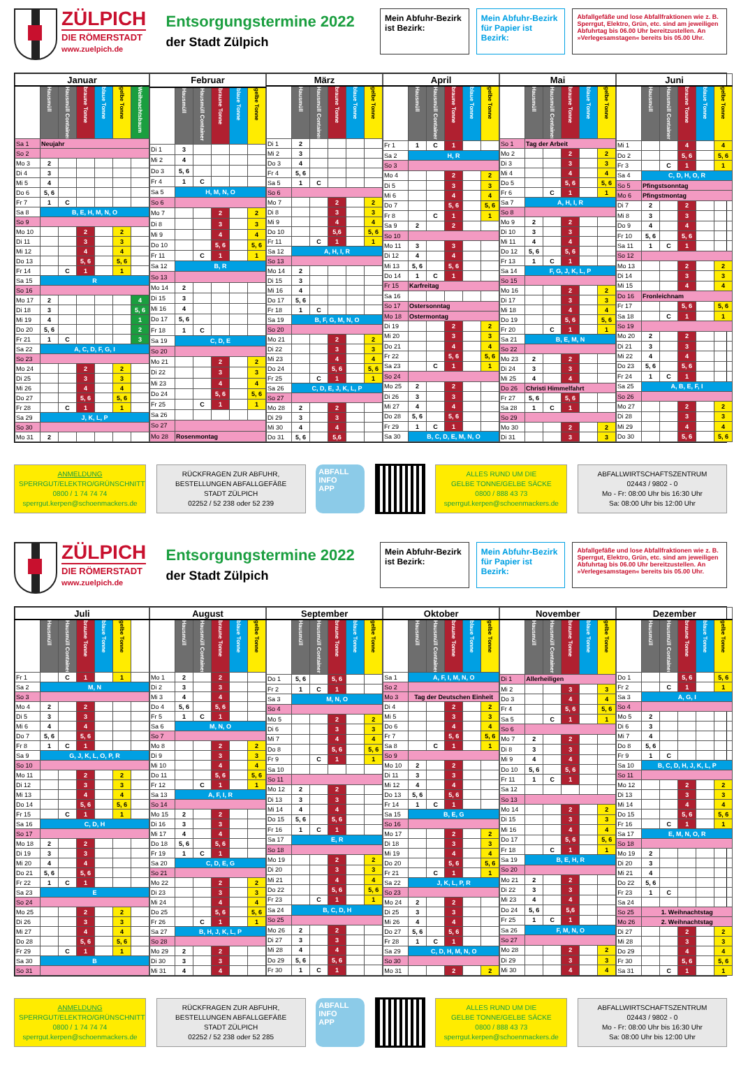ZÜLPICH
DIE RÖMERSTADT
www.zuelpich.de
Entsorgungstermine 2022
der Stadt Zülpich
Mein Abfuhr-Bezirk ist Bezirk:
Mein Abfuhr-Bezirk für Papier ist Bezirk:
Abfallgefäße und lose Abfallfraktionen wie z. B. Sperrgut, Elektro, Grün, etc. sind am jeweiligen Abfuhrtag bis 06.00 Uhr bereitzustellen. An »Verlegesamstagen« bereits bis 05.00 Uhr.
| Januar | | | | | | |
| --- | --- | --- | --- | --- | --- | --- |
| | Hausmüll | Hausmüll Container | braune Tonne | blaue Tonne | gelbe Tonne | Weihnachtsbaum |
| Sa 1 | Neujahr | | | | | |
| So 2 | | | | | | |
| Mo 3 | 2 | | | | | |
| Di 4 | 3 | | | | | |
| Mi 5 | 4 | | | | | |
| Do 6 | 5, 6 | | | | | |
| Fr 7 | 1 | C | | | | |
| Sa 8 | B, E, H, M, N, O | | | | | |
| So 9 | | | | | | |
| Mo 10 | | | 2 | | 2 | |
| Di 11 | | | 3 | | 3 | |
| Mi 12 | | | 4 | | 4 | |
| Do 13 | | | 5, 6 | | 5, 6 | |
| Fr 14 | | C | 1 | | 1 | |
| Sa 15 | R | | | | | |
| So 16 | | | | | | |
| Mo 17 | 2 | | | | | 4 |
| Di 18 | 3 | | | | | 5, 6 |
| Mi 19 | 4 | | | | | 1 |
| Do 20 | 5, 6 | | | | | 2 |
| Fr 21 | 1 | C | | | | 3 |
| Sa 22 | A, C, D, F, G, I | | | | | |
| So 23 | | | | | | |
| Mo 24 | | | 2 | | 2 | |
| Di 25 | | | 3 | | 3 | |
| Mi 26 | | | 4 | | 4 | |
| Do 27 | | | 5, 6 | | 5, 6 | |
| Fr 28 | | C | 1 | | 1 | |
| Sa 29 | J, K, L, P | | | | | |
| So 30 | | | | | | |
| Mo 31 | 2 | | | | | |
| Februar | | | | | |
| --- | --- | --- | --- | --- | --- |
| | Hausmüll | Hausmüll Container | braune Tonne | blaue Tonne | gelbe Tonne |
| Di 1 | 3 | | | | |
| Mi 2 | 4 | | | | |
| Do 3 | 5, 6 | | | | |
| Fr 4 | 1 | C | | | |
| Sa 5 | H, M, N, O | | | | |
| So 6 | | | | | |
| Mo 7 | | | 2 | | 2 |
| Di 8 | | | 3 | | 3 |
| Mi 9 | | | 4 | | 4 |
| Do 10 | | | 5, 6 | | 5, 6 |
| Fr 11 | | C | 1 | | 1 |
| Sa 12 | B, R | | | | |
| So 13 | | | | | |
| Mo 14 | 2 | | | | |
| Di 15 | 3 | | | | |
| Mi 16 | 4 | | | | |
| Do 17 | 5, 6 | | | | |
| Fr 18 | 1 | C | | | |
| Sa 19 | C, D, E | | | | |
| So 20 | | | | | |
| Mo 21 | | | 2 | | 2 |
| Di 22 | | | 3 | | 3 |
| Mi 23 | | | 4 | | 4 |
| Do 24 | | | 5, 6 | | 5, 6 |
| Fr 25 | | C | 1 | | 1 |
| Sa 26 | | | | | |
| So 27 | | | | | |
| Mo 28 | Rosenmontag | | | | |
| März | | | | | |
| --- | --- | --- | --- | --- | --- |
| | Hausmüll | Hausmüll Container | braune Tonne | blaue Tonne | gelbe Tonne |
| Di 1 | 2 | | | | |
| Mi 2 | 3 | | | | |
| Do 3 | 4 | | | | |
| Fr 4 | 5, 6 | | | | |
| Sa 5 | 1 | C | | | |
| So 6 | | | | | |
| Mo 7 | | | 2 | | 2 |
| Di 8 | | | 3 | | 3 |
| Mi 9 | | | 4 | | 4 |
| Do 10 | | | 5,6 | | 5, 6 |
| Fr 11 | | C | 1 | | 1 |
| Sa 12 | A, H, I, R | | | | |
| So 13 | | | | | |
| Mo 14 | 2 | | | | |
| Di 15 | 3 | | | | |
| Mi 16 | 4 | | | | |
| Do 17 | 5, 6 | | | | |
| Fr 18 | 1 | C | | | |
| Sa 19 | B, F, G, M, N, O | | | | |
| So 20 | | | | | |
| Mo 21 | | | 2 | | 2 |
| Di 22 | | | 3 | | 3 |
| Mi 23 | | | 4 | | 4 |
| Do 24 | | | 5, 6 | | 5, 6 |
| Fr 25 | | C | 1 | | 1 |
| Sa 26 | C, D, E, J, K, L, P | | | | |
| So 27 | | | | | |
| Mo 28 | 2 | | 2 | | |
| Di 29 | 3 | | 3 | | |
| Mi 30 | 4 | | 4 | | |
| Do 31 | 5, 6 | | 5,6 | | |
| April | | | | | |
| --- | --- | --- | --- | --- | --- |
| | Hausmüll | Hausmüll Container | braune Tonne | blaue Tonne | gelbe Tonne |
| Fr 1 | 1 | C | 1 | | |
| Sa 2 | H, R | | | | |
| So 3 | | | | | |
| Mo 4 | | | 2 | | 2 |
| Di 5 | | | 3 | | 3 |
| Mi 6 | | | 4 | | 4 |
| Do 7 | | | 5, 6 | | 5, 6 |
| Fr 8 | | C | 1 | | 1 |
| Sa 9 | 2 | | 2 | | |
| So 10 | | | | | |
| Mo 11 | 3 | | 3 | | |
| Di 12 | 4 | | 4 | | |
| Mi 13 | 5, 6 | | 5, 6 | | |
| Do 14 | 1 | C | 1 | | |
| Fr 15 | Karfreitag | | | | |
| Sa 16 | | | | | |
| So 17 | Ostersonntag | | | | |
| Mo 18 | Ostermontag | | | | |
| Di 19 | | | 2 | | 2 |
| Mi 20 | | | 3 | | 3 |
| Do 21 | | | 4 | | 4 |
| Fr 22 | | | 5, 6 | | 5, 6 |
| Sa 23 | | C | 1 | | 1 |
| So 24 | | | | | |
| Mo 25 | 2 | | 2 | | |
| Di 26 | 3 | | 3 | | |
| Mi 27 | 4 | | 4 | | |
| Do 28 | 5, 6 | | 5, 6 | | |
| Fr 29 | 1 | C | 1 | | |
| Sa 30 | B, C, D, E, M, N, O | | | | |
| Mai | | | | | |
| --- | --- | --- | --- | --- | --- |
| | Hausmüll | Hausmüll Container | braune Tonne | blaue Tonne | gelbe Tonne |
| So 1 | Tag der Arbeit | | | | |
| Mo 2 | | | 2 | | 2 |
| Di 3 | | | 3 | | 3 |
| Mi 4 | | | 4 | | 4 |
| Do 5 | | | 5, 6 | | 5, 6 |
| Fr 6 | | C | 1 | | 1 |
| Sa 7 | A, H, I, R | | | | |
| So 8 | | | | | |
| Mo 9 | 2 | | 2 | | |
| Di 10 | 3 | | 3 | | |
| Mi 11 | 4 | | 4 | | |
| Do 12 | 5, 6 | | 5, 6 | | |
| Fr 13 | 1 | C | 1 | | |
| Sa 14 | F, G, J, K, L, P | | | | |
| So 15 | | | | | |
| Mo 16 | | | 2 | | 2 |
| Di 17 | | | 3 | | 3 |
| Mi 18 | | | 4 | | 4 |
| Do 19 | | | 5, 6 | | 5, 6 |
| Fr 20 | | C | 1 | | 1 |
| Sa 21 | B, E, M, N | | | | |
| So 22 | | | | | |
| Mo 23 | 2 | | 2 | | |
| Di 24 | 3 | | 3 | | |
| Mi 25 | 4 | | 4 | | |
| Do 26 | Christi Himmelfahrt | | | | |
| Fr 27 | 5, 6 | | 5, 6 | | |
| Sa 28 | 1 | C | 1 | | |
| So 29 | | | | | |
| Mo 30 | | | 2 | | 2 |
| Di 31 | | | 3 | | 3 |
| Juni | | | | | |
| --- | --- | --- | --- | --- | --- |
| | Hausmüll | Hausmüll Container | braune Tonne | blaue Tonne | gelbe Tonne |
| Mi 1 | | | 4 | | 4 |
| Do 2 | | | 5, 6 | | 5, 6 |
| Fr 3 | | C | 1 | | 1 |
| Sa 4 | C, D, H, O, R | | | | |
| So 5 | Pfingstsonntag | | | | |
| Mo 6 | Pfingstmontag | | | | |
| Di 7 | 2 | | 2 | | |
| Mi 8 | 3 | | 3 | | |
| Do 9 | 4 | | 4 | | |
| Fr 10 | 5, 6 | | 5, 6 | | |
| Sa 11 | 1 | C | 1 | | |
| So 12 | | | | | |
| Mo 13 | | | 2 | | 2 |
| Di 14 | | | 3 | | 3 |
| Mi 15 | | | 4 | | 4 |
| Do 16 | Fronleichnam | | | | |
| Fr 17 | | | 5, 6 | | 5, 6 |
| Sa 18 | | C | 1 | | 1 |
| So 19 | | | | | |
| Mo 20 | 2 | | 2 | | |
| Di 21 | 3 | | 3 | | |
| Mi 22 | 4 | | 4 | | |
| Do 23 | 5, 6 | | 5, 6 | | |
| Fr 24 | 1 | C | 1 | | |
| Sa 25 | A, B, E, F, I | | | | |
| So 26 | | | | | |
| Mo 27 | | | 2 | | 2 |
| Di 28 | | | 3 | | 3 |
| Mi 29 | | | 4 | | 4 |
| Do 30 | | | 5, 6 | | 5, 6 |
ANMELDUNG
SPERRGUT/ELEKTRO/GRÜNSCHNITT
0800 / 1 74 74 74
sperrgut.kerpen@schoenmackers.de
RÜCKFRAGEN ZUR ABFUHR,
BESTELLUNGEN ABFALLGEFÄßE
STADT ZÜLPICH
02252 / 52 238 oder 52 239
ABFALL
INFO
APP
ALLES RUND UM DIE
GELBE TONNE/GELBE SÄCKE
0800 / 888 43 73
sperrgut.kerpen@schoenmackers.de
ABFALLWIRTSCHAFTSZENTRUM
02443 / 9802 - 0
Mo - Fr: 08:00 Uhr bis 16:30 Uhr
Sa: 08:00 Uhr bis 12:00 Uhr
ZÜLPICH
DIE RÖMERSTADT
www.zuelpich.de
Entsorgungstermine 2022
der Stadt Zülpich
Mein Abfuhr-Bezirk ist Bezirk:
Mein Abfuhr-Bezirk für Papier ist Bezirk:
Abfallgefäße und lose Abfallfraktionen wie z. B. Sperrgut, Elektro, Grün, etc. sind am jeweiligen Abfuhrtag bis 06.00 Uhr bereitzustellen. An »Verlegesamstagen« bereits bis 05.00 Uhr.
| Juli | | | | | | |
| --- | --- | --- | --- | --- | --- | --- |
| | Hausmüll | Hausmüll Container | braune Tonne | blaue Tonne | gelbe Tonne | |
| Fr 1 | | C | 1 | | 1 | |
| Sa 2 | M, N | | | | | |
| So 3 | | | | | | |
| Mo 4 | 2 | | 2 | | | |
| Di 5 | 3 | | 3 | | | |
| Mi 6 | 4 | | 4 | | | |
| Do 7 | 5, 6 | | 5, 6 | | | |
| Fr 8 | 1 | C | 1 | | | |
| Sa 9 | G, J, K, L, O, P, R | | | | | |
| So 10 | | | | | | |
| Mo 11 | | | 2 | | 2 | |
| Di 12 | | | 3 | | 3 | |
| Mi 13 | | | 4 | | 4 | |
| Do 14 | | | 5, 6 | | 5, 6 | |
| Fr 15 | | C | 1 | | 1 | |
| Sa 16 | C, D, H | | | | | |
| So 17 | | | | | | |
| Mo 18 | 2 | | 2 | | | |
| Di 19 | 3 | | 3 | | | |
| Mi 20 | 4 | | 4 | | | |
| Do 21 | 5, 6 | | 5, 6 | | | |
| Fr 22 | 1 | C | 1 | | | |
| Sa 23 | E | | | | | |
| So 24 | | | | | | |
| Mo 25 | | | 2 | | 2 | |
| Di 26 | | | 3 | | 3 | |
| Mi 27 | | | 4 | | 4 | |
| Do 28 | | | 5, 6 | | 5, 6 | |
| Fr 29 | | C | 1 | | 1 | |
| Sa 30 | B | | | | | |
| So 31 | | | | | | |
| August | | | | | |
| --- | --- | --- | --- | --- | --- |
| | Hausmüll | Hausmüll Container | braune Tonne | blaue Tonne | gelbe Tonne |
| Mo 1 | 2 | | 2 | | |
| Di 2 | 3 | | 3 | | |
| Mi 3 | 4 | | 4 | | |
| Do 4 | 5, 6 | | 5, 6 | | |
| Fr 5 | 1 | C | 1 | | |
| Sa 6 | M, N, O | | | | |
| So 7 | | | | | |
| Mo 8 | | | 2 | | 2 |
| Di 9 | | | 3 | | 3 |
| Mi 10 | | | 4 | | 4 |
| Do 11 | | | 5, 6 | | 5, 6 |
| Fr 12 | | C | 1 | | 1 |
| Sa 13 | A, F, I, R | | | | |
| So 14 | | | | | |
| Mo 15 | 2 | | 2 | | |
| Di 16 | 3 | | 3 | | |
| Mi 17 | 4 | | 4 | | |
| Do 18 | 5, 6 | | 5, 6 | | |
| Fr 19 | 1 | C | 1 | | |
| Sa 20 | C, D, E, G | | | | |
| So 21 | | | | | |
| Mo 22 | | | 2 | | 2 |
| Di 23 | | | 3 | | 3 |
| Mi 24 | | | 4 | | 4 |
| Do 25 | | | 5, 6 | | 5, 6 |
| Fr 26 | | C | 1 | | 1 |
| Sa 27 | B, H, J, K, L, P | | | | |
| So 28 | | | | | |
| Mo 29 | 2 | | 2 | | |
| Di 30 | 3 | | 3 | | |
| Mi 31 | 4 | | 4 | | |
| September | | | | | |
| --- | --- | --- | --- | --- | --- |
| | Hausmüll | Hausmüll Container | braune Tonne | blaue Tonne | gelbe Tonne |
| Do 1 | 5, 6 | | 5, 6 | | |
| Fr 2 | 1 | C | 1 | | |
| Sa 3 | M, N, O | | | | |
| So 4 | | | | | |
| Mo 5 | | | 2 | | 2 |
| Di 6 | | | 3 | | 3 |
| Mi 7 | | | 4 | | 4 |
| Do 8 | | | 5, 6 | | 5, 6 |
| Fr 9 | | C | 1 | | 1 |
| Sa 10 | | | | | |
| So 11 | | | | | |
| Mo 12 | 2 | | 2 | | |
| Di 13 | 3 | | 3 | | |
| Mi 14 | 4 | | 4 | | |
| Do 15 | 5, 6 | | 5, 6 | | |
| Fr 16 | 1 | C | 1 | | |
| Sa 17 | E, R | | | | |
| So 18 | | | | | |
| Mo 19 | | | 2 | | 2 |
| Di 20 | | | 3 | | 3 |
| Mi 21 | | | 4 | | 4 |
| Do 22 | | | 5, 6 | | 5, 6 |
| Fr 23 | | C | 1 | | 1 |
| Sa 24 | B, C, D, H | | | | |
| So 25 | | | | | |
| Mo 26 | 2 | | 2 | | |
| Di 27 | 3 | | 3 | | |
| Mi 28 | 4 | | 4 | | |
| Do 29 | 5, 6 | | 5, 6 | | |
| Fr 30 | 1 | C | 1 | | |
| Oktober | | | | | |
| --- | --- | --- | --- | --- | --- |
| | Hausmüll | Hausmüll Container | braune Tonne | blaue Tonne | gelbe Tonne |
| Sa 1 | A, F, I, M, N, O | | | | |
| So 2 | | | | | |
| Mo 3 | Tag der Deutschen Einheit | | | | |
| Di 4 | | | 2 | | 2 |
| Mi 5 | | | 3 | | 3 |
| Do 6 | | | 4 | | 4 |
| Fr 7 | | | 5, 6 | | 5, 6 |
| Sa 8 | | C | 1 | | 1 |
| So 9 | | | | | |
| Mo 10 | 2 | | 2 | | |
| Di 11 | 3 | | 3 | | |
| Mi 12 | 4 | | 4 | | |
| Do 13 | 5, 6 | | 5, 6 | | |
| Fr 14 | 1 | C | 1 | | |
| Sa 15 | B, E, G | | | | |
| So 16 | | | | | |
| Mo 17 | | | 2 | | 2 |
| Di 18 | | | 3 | | 3 |
| Mi 19 | | | 4 | | 4 |
| Do 20 | | | 5, 6 | | 5, 6 |
| Fr 21 | | C | 1 | | 1 |
| Sa 22 | J, K, L, P, R | | | | |
| So 23 | | | | | |
| Mo 24 | 2 | | 2 | | |
| Di 25 | 3 | | 3 | | |
| Mi 26 | 4 | | 4 | | |
| Do 27 | 5, 6 | | 5, 6 | | |
| Fr 28 | 1 | C | 1 | | |
| Sa 29 | C, D, H, M, N, O | | | | |
| So 30 | | | | | |
| Mo 31 | | | 2 | | 2 |
| November | | | | | |
| --- | --- | --- | --- | --- | --- |
| | Hausmüll | Hausmüll Container | braune Tonne | blaue Tonne | gelbe Tonne |
| Di 1 | Allerheiligen | | | | |
| Mi 2 | | | 3 | | 3 |
| Do 3 | | | 4 | | 4 |
| Fr 4 | | | 5, 6 | | 5, 6 |
| Sa 5 | | C | 1 | | 1 |
| So 6 | | | | | |
| Mo 7 | 2 | | 2 | | |
| Di 8 | 3 | | 3 | | |
| Mi 9 | 4 | | 4 | | |
| Do 10 | 5, 6 | | 5, 6 | | |
| Fr 11 | 1 | C | 1 | | |
| Sa 12 | | | | | |
| So 13 | | | | | |
| Mo 14 | | | 2 | | 2 |
| Di 15 | | | 3 | | 3 |
| Mi 16 | | | 4 | | 4 |
| Do 17 | | | 5, 6 | | 5, 6 |
| Fr 18 | | C | 1 | | 1 |
| Sa 19 | B, E, H, R | | | | |
| So 20 | | | | | |
| Mo 21 | 2 | | 2 | | |
| Di 22 | 3 | | 3 | | |
| Mi 23 | 4 | | 4 | | |
| Do 24 | 5, 6 | | 5,6 | | |
| Fr 25 | 1 | C | 1 | | |
| Sa 26 | F, M, N, O | | | | |
| So 27 | | | | | |
| Mo 28 | | | 2 | | 2 |
| Di 29 | | | 3 | | 3 |
| Mi 30 | | | 4 | | 4 |
| Dezember | | | | | |
| --- | --- | --- | --- | --- | --- |
| | Hausmüll | Hausmüll Container | braune Tonne | blaue Tonne | gelbe Tonne |
| Do 1 | | | 5, 6 | | 5, 6 |
| Fr 2 | | C | 1 | | 1 |
| Sa 3 | A, G, I | | | | |
| So 4 | | | | | |
| Mo 5 | 2 | | | | |
| Di 6 | 3 | | | | |
| Mi 7 | 4 | | | | |
| Do 8 | 5, 6 | | | | |
| Fr 9 | 1 | C | | | |
| Sa 10 | B, C, D, H, J, K, L, P | | | | |
| So 11 | | | | | |
| Mo 12 | | | 2 | | 2 |
| Di 13 | | | 3 | | 3 |
| Mi 14 | | | 4 | | 4 |
| Do 15 | | | 5, 6 | | 5, 6 |
| Fr 16 | | C | 1 | | 1 |
| Sa 17 | E, M, N, O, R | | | | |
| So 18 | | | | | |
| Mo 19 | 2 | | | | |
| Di 20 | 3 | | | | |
| Mi 21 | 4 | | | | |
| Do 22 | 5, 6 | | | | |
| Fr 23 | 1 | C | | | |
| Sa 24 | | | | | |
| So 25 | 1. Weihnachtstag | | | | |
| Mo 26 | 2. Weihnachtstag | | | | |
| Di 27 | | | 2 | | 2 |
| Mi 28 | | | 3 | | 3 |
| Do 29 | | | 4 | | 4 |
| Fr 30 | | | 5, 6 | | 5, 6 |
| Sa 31 | | C | 1 | | 1 |
ANMELDUNG
SPERRGUT/ELEKTRO/GRÜNSCHNITT
0800 / 1 74 74 74
sperrgut.kerpen@schoenmackers.de
RÜCKFRAGEN ZUR ABFUHR,
BESTELLUNGEN ABFALLGEFÄßE
STADT ZÜLPICH
02252 / 52 238 oder 52 285
ABFALL
INFO
APP
ALLES RUND UM DIE
GELBE TONNE/GELBE SÄCKE
0800 / 888 43 73
sperrgut.kerpen@schoenmackers.de
ABFALLWIRTSCHAFTSZENTRUM
02443 / 9802 - 0
Mo - Fr: 08:00 Uhr bis 16:30 Uhr
Sa: 08:00 Uhr bis 12:00 Uhr